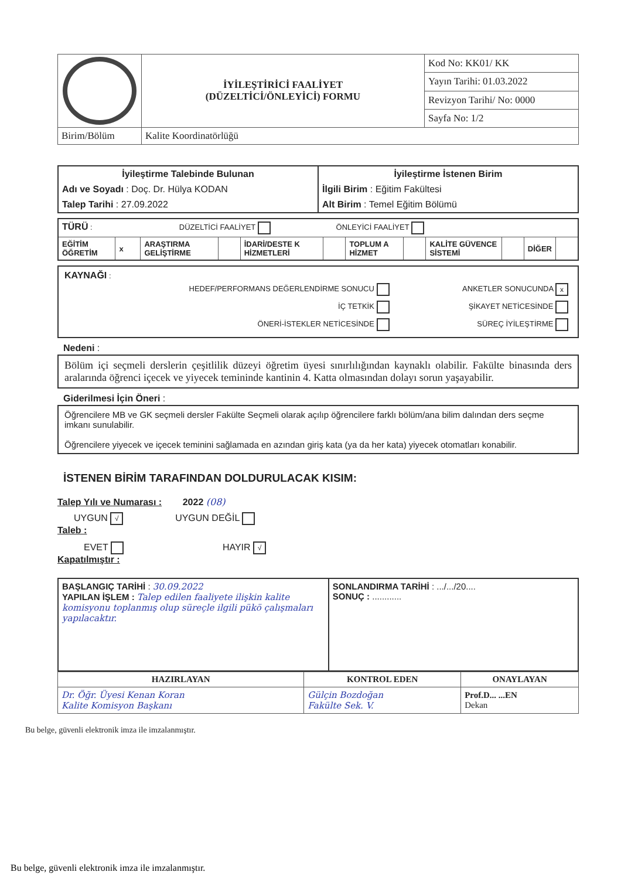| | İYİLEŞTİRİCİ FAALİYET (DÜZELTİCİ/ÖNLEYİCİ) FORMU | Kod No: KK01/ KK |
| | | Yayın Tarihi: 01.03.2022 |
| | | Revizyon Tarihi/ No: 0000 |
| | | Sayfa No: 1/2 |
| Birim/Bölüm | Kalite Koordinatörlüğü | |
| İyileştirme Talebinde Bulunan | İyileştirme İstenen Birim |
| Adı ve Soyadı : Doç. Dr. Hülya KODAN | İlgili Birim : Eğitim Fakültesi |
| Talep Tarihi : 27.09.2022 | Alt Birim : Temel Eğitim Bölümü |
| TÜRÜ : DÜZELTİCİ FAALİYET ÖNLEYİCİ FAALİYET | | | | | | | | | | | |
| EĞİTİM ÖĞRETİM | x | ARAŞTIRMA GELİŞTİRME | | İDARİ/DESTE K HİZMETLERİ | | TOPLUM A HİZMET | | KALİTE GÜVENCE SİSTEMİ | | DİĞER | |
KAYNAĞI :
| HEDEF/PERFORMANS DEĞERLENDİRME SONUCU | ANKETLER SONUCUNDA x |
| İÇ TETKİK | ŞİKAYET NETİCESİNDE |
| ÖNERİ-İSTEKLER NETİCESİNDE | SÜREÇ İYİLEŞTİRME |
Nedeni :
Bölüm içi seçmeli derslerin çeşitlilik düzeyi öğretim üyesi sınırlılığından kaynaklı olabilir. Fakülte binasında ders aralarında öğrenci içecek ve yiyecek temininde kantinin 4. Katta olmasından dolayı sorun yaşayabilir.
Giderilmesi İçin Öneri :
Öğrencilere MB ve GK seçmeli dersler Fakülte Seçmeli olarak açılıp öğrencilere farklı bölüm/ana bilim dalından ders seçme imkanı sunulabilir.
Öğrencilere yiyecek ve içecek teminini sağlamada en azından giriş kata (ya da her kata) yiyecek otomatları konabilir.
İSTENEN BİRİM TARAFINDAN DOLDURULACAK KISIM:
Talep Yılı ve Numarası : 2022 (08)
UYGUN √ UYGUN DEĞİL
Taleb :
EVET HAYIR √
Kapatılmıştır :
| BAŞLANGIÇ TARİHİ : 30.09.2022 YAPILAN İŞLEM : Talep edilen faaliyete ilişkin kalite komisyonu toplanmış olup süreçle ilgili pükö çalışmaları yapılacaktır. | SONLANDIRMA TARİHİ : .../.../20.... SONUÇ : ............ |
| HAZIRLAYAN | KONTROL EDEN | ONAYLAYAN |
| --- | --- | --- |
| Dr. Öğr. Üyesi Kenan Koran Kalite Komisyon Başkanı | Gülçin Bozdoğan Fakülte Sek. V. | Prof.D... ...EN Dekan |
Bu belge, güvenli elektronik imza ile imzalanmıştır.
Bu belge, güvenli elektronik imza ile imzalanmıştır.